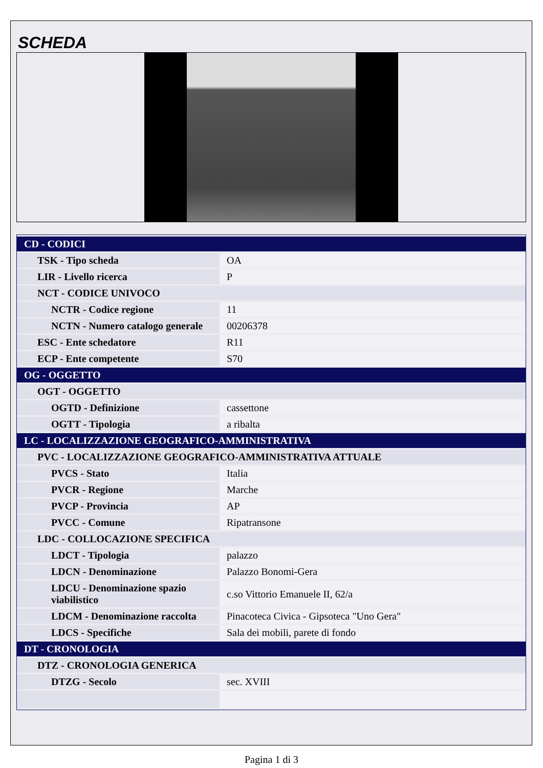SCHEDA
| CD - CODICI | |
| TSK - Tipo scheda | OA |
| LIR - Livello ricerca | P |
| NCT - CODICE UNIVOCO | |
| NCTR - Codice regione | 11 |
| NCTN - Numero catalogo generale | 00206378 |
| ESC - Ente schedatore | R11 |
| ECP - Ente competente | S70 |
| OG - OGGETTO | |
| OGT - OGGETTO | |
| OGTD - Definizione | cassettone |
| OGTT - Tipologia | a ribalta |
| LC - LOCALIZZAZIONE GEOGRAFICO-AMMINISTRATIVA | |
| PVC - LOCALIZZAZIONE GEOGRAFICO-AMMINISTRATIVA ATTUALE | |
| PVCS - Stato | Italia |
| PVCR - Regione | Marche |
| PVCP - Provincia | AP |
| PVCC - Comune | Ripatransone |
| LDC - COLLOCAZIONE SPECIFICA | |
| LDCT - Tipologia | palazzo |
| LDCN - Denominazione | Palazzo Bonomi-Gera |
| LDCU - Denominazione spazio viabilistico | c.so Vittorio Emanuele II, 62/a |
| LDCM - Denominazione raccolta | Pinacoteca Civica - Gipsoteca "Uno Gera" |
| LDCS - Specifiche | Sala dei mobili, parete di fondo |
| DT - CRONOLOGIA | |
| DTZ - CRONOLOGIA GENERICA | |
| DTZG - Secolo | sec. XVIII |
Pagina 1 di 3